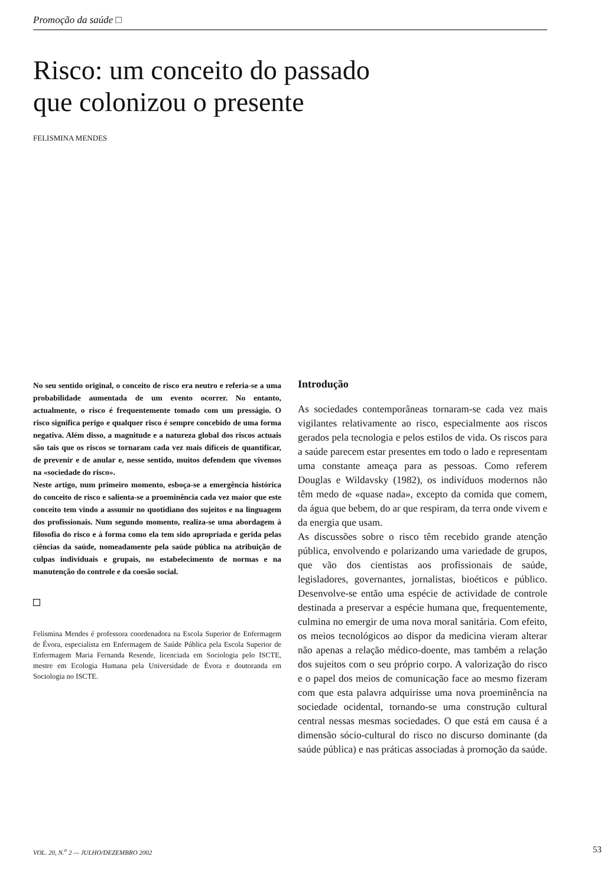Promoção da saúde □
Risco: um conceito do passado
que colonizou o presente
FELISMINA MENDES
No seu sentido original, o conceito de risco era neutro e referia-se a uma probabilidade aumentada de um evento ocorrer. No entanto, actualmente, o risco é frequentemente tomado com um presságio. O risco significa perigo e qualquer risco é sempre concebido de uma forma negativa. Além disso, a magnitude e a natureza global dos riscos actuais são tais que os riscos se tornaram cada vez mais difíceis de quantificar, de prevenir e de anular e, nesse sentido, muitos defendem que vivemos na «sociedade do risco».
Neste artigo, num primeiro momento, esboça-se a emergência histórica do conceito de risco e salienta-se a proeminência cada vez maior que este conceito tem vindo a assumir no quotidiano dos sujeitos e na linguagem dos profissionais. Num segundo momento, realiza-se uma abordagem à filosofia do risco e à forma como ela tem sido apropriada e gerida pelas ciências da saúde, nomeadamente pela saúde pública na atribuição de culpas individuais e grupais, no estabelecimento de normas e na manutenção do controle e da coesão social.
Felismina Mendes é professora coordenadora na Escola Superior de Enfermagem de Évora, especialista em Enfermagem de Saúde Pública pela Escola Superior de Enfermagem Maria Fernanda Resende, licenciada em Sociologia pelo ISCTE, mestre em Ecologia Humana pela Universidade de Évora e doutoranda em Sociologia no ISCTE.
Introdução
As sociedades contemporâneas tornaram-se cada vez mais vigilantes relativamente ao risco, especialmente aos riscos gerados pela tecnologia e pelos estilos de vida. Os riscos para a saúde parecem estar presentes em todo o lado e representam uma constante ameaça para as pessoas. Como referem Douglas e Wildavsky (1982), os indivíduos modernos não têm medo de «quase nada», excepto da comida que comem, da água que bebem, do ar que respiram, da terra onde vivem e da energia que usam.
As discussões sobre o risco têm recebido grande atenção pública, envolvendo e polarizando uma variedade de grupos, que vão dos cientistas aos profissionais de saúde, legisladores, governantes, jornalistas, bioéticos e público. Desenvolve-se então uma espécie de actividade de controle destinada a preservar a espécie humana que, frequentemente, culmina no emergir de uma nova moral sanitária. Com efeito, os meios tecnológicos ao dispor da medicina vieram alterar não apenas a relação médico-doente, mas também a relação dos sujeitos com o seu próprio corpo. A valorização do risco e o papel dos meios de comunicação face ao mesmo fizeram com que esta palavra adquirisse uma nova proeminência na sociedade ocidental, tornando-se uma construção cultural central nessas mesmas sociedades. O que está em causa é a dimensão sócio-cultural do risco no discurso dominante (da saúde pública) e nas práticas associadas à promoção da saúde.
VOL. 20, N.<sup>o</sup> 2 — JULHO/DEZEMBRO 2002
53